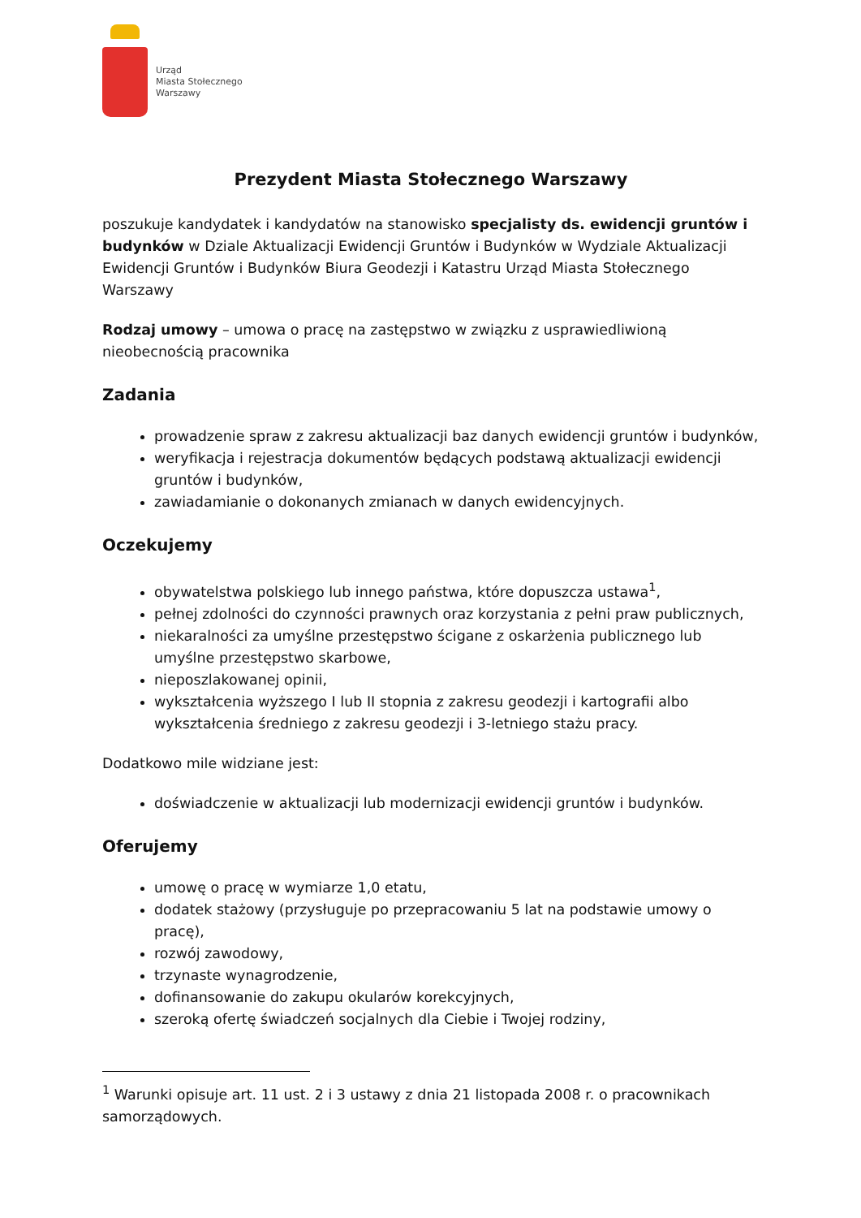Urząd
Miasta Stołecznego
Warszawy
Prezydent Miasta Stołecznego Warszawy
poszukuje kandydatek i kandydatów na stanowisko specjalisty ds. ewidencji gruntów i budynków w Dziale Aktualizacji Ewidencji Gruntów i Budynków w Wydziale Aktualizacji Ewidencji Gruntów i Budynków Biura Geodezji i Katastru Urząd Miasta Stołecznego Warszawy
Rodzaj umowy – umowa o pracę na zastępstwo w związku z usprawiedliwioną nieobecnością pracownika
Zadania
prowadzenie spraw z zakresu aktualizacji baz danych ewidencji gruntów i budynków,
weryfikacja i rejestracja dokumentów będących podstawą aktualizacji ewidencji gruntów i budynków,
zawiadamianie o dokonanych zmianach w danych ewidencyjnych.
Oczekujemy
obywatelstwa polskiego lub innego państwa, które dopuszcza ustawa<sup>1</sup>,
pełnej zdolności do czynności prawnych oraz korzystania z pełni praw publicznych,
niekaralności za umyślne przestępstwo ścigane z oskarżenia publicznego lub umyślne przestępstwo skarbowe,
nieposzlakowanej opinii,
wykształcenia wyższego I lub II stopnia z zakresu geodezji i kartografii albo wykształcenia średniego z zakresu geodezji i 3-letniego stażu pracy.
Dodatkowo mile widziane jest:
doświadczenie w aktualizacji lub modernizacji ewidencji gruntów i budynków.
Oferujemy
umowę o pracę w wymiarze 1,0 etatu,
dodatek stażowy (przysługuje po przepracowaniu 5 lat na podstawie umowy o pracę),
rozwój zawodowy,
trzynaste wynagrodzenie,
dofinansowanie do zakupu okularów korekcyjnych,
szeroką ofertę świadczeń socjalnych dla Ciebie i Twojej rodziny,
<sup>1</sup> Warunki opisuje art. 11 ust. 2 i 3 ustawy z dnia 21 listopada 2008 r. o pracownikach samorządowych.